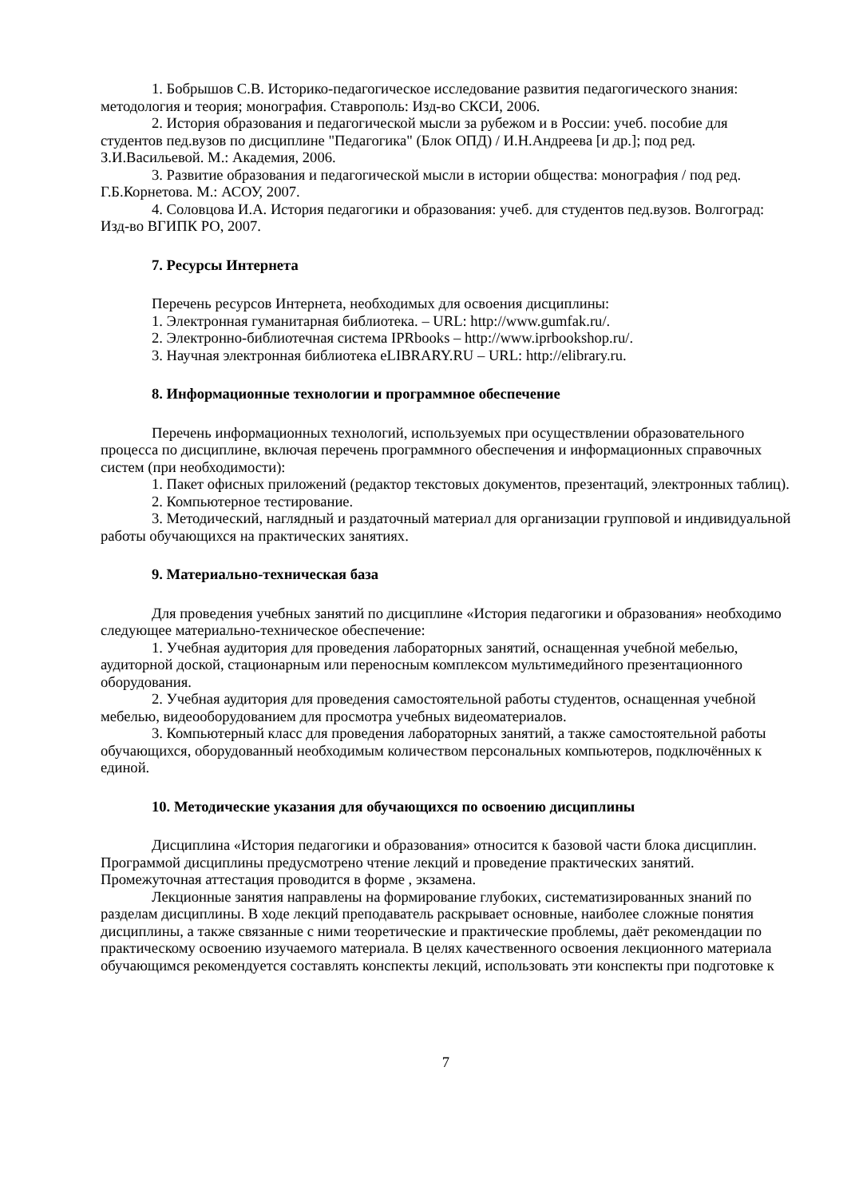1. Бобрышов С.В. Историко-педагогическое исследование развития педагогического знания: методология и теория; монография. Ставрополь: Изд-во СКСИ, 2006.
2. История образования и педагогической мысли за рубежом и в России: учеб. пособие для студентов пед.вузов по дисциплине "Педагогика" (Блок ОПД) / И.Н.Андреева [и др.]; под ред. З.И.Васильевой. М.: Академия, 2006.
3. Развитие образования и педагогической мысли в истории общества: монография / под ред. Г.Б.Корнетова. М.: АСОУ, 2007.
4. Соловцова И.А. История педагогики и образования: учеб. для студентов пед.вузов. Волгоград: Изд-во ВГИПК РО, 2007.
7. Ресурсы Интернета
Перечень ресурсов Интернета, необходимых для освоения дисциплины:
1. Электронная гуманитарная библиотека. – URL: http://www.gumfak.ru/.
2. Электронно-библиотечная система IPRbooks – http://www.iprbookshop.ru/.
3. Научная электронная библиотека eLIBRARY.RU – URL: http://elibrary.ru.
8. Информационные технологии и программное обеспечение
Перечень информационных технологий, используемых при осуществлении образовательного процесса по дисциплине, включая перечень программного обеспечения и информационных справочных систем (при необходимости):
1. Пакет офисных приложений (редактор текстовых документов, презентаций, электронных таблиц).
2. Компьютерное тестирование.
3. Методический, наглядный и раздаточный материал для организации групповой и индивидуальной работы обучающихся на практических занятиях.
9. Материально-техническая база
Для проведения учебных занятий по дисциплине «История педагогики и образования» необходимо следующее материально-техническое обеспечение:
1. Учебная аудитория для проведения лабораторных занятий, оснащенная учебной мебелью, аудиторной доской, стационарным или переносным комплексом мультимедийного презентационного оборудования.
2. Учебная аудитория для проведения самостоятельной работы студентов, оснащенная учебной мебелью, видеооборудованием для просмотра учебных видеоматериалов.
3. Компьютерный класс для проведения лабораторных занятий, а также самостоятельной работы обучающихся, оборудованный необходимым количеством персональных компьютеров, подключённых к единой.
10. Методические указания для обучающихся по освоению дисциплины
Дисциплина «История педагогики и образования» относится к базовой части блока дисциплин. Программой дисциплины предусмотрено чтение лекций и проведение практических занятий. Промежуточная аттестация проводится в форме , экзамена.
Лекционные занятия направлены на формирование глубоких, систематизированных знаний по разделам дисциплины. В ходе лекций преподаватель раскрывает основные, наиболее сложные понятия дисциплины, а также связанные с ними теоретические и практические проблемы, даёт рекомендации по практическому освоению изучаемого материала. В целях качественного освоения лекционного материала обучающимся рекомендуется составлять конспекты лекций, использовать эти конспекты при подготовке к
7